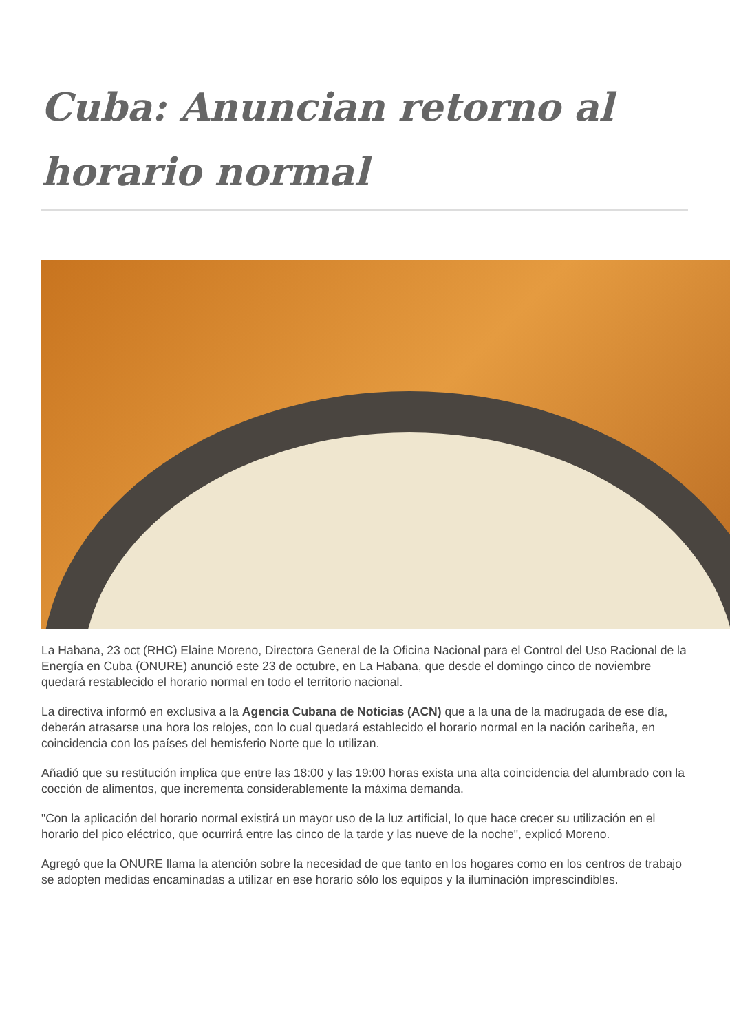Cuba: Anuncian retorno al horario normal
La Habana, 23 oct (RHC) Elaine Moreno, Directora General de la Oficina Nacional para el Control del Uso Racional de la Energía en Cuba (ONURE) anunció este 23 de octubre, en La Habana, que desde el domingo cinco de noviembre quedará restablecido el horario normal en todo el territorio nacional.
La directiva informó en exclusiva a la Agencia Cubana de Noticias (ACN) que a la una de la madrugada de ese día, deberán atrasarse una hora los relojes, con lo cual quedará establecido el horario normal en la nación caribeña, en coincidencia con los países del hemisferio Norte que lo utilizan.
Añadió que su restitución implica que entre las 18:00 y las 19:00 horas exista una alta coincidencia del alumbrado con la cocción de alimentos, que incrementa considerablemente la máxima demanda.
"Con la aplicación del horario normal existirá un mayor uso de la luz artificial, lo que hace crecer su utilización en el horario del pico eléctrico, que ocurrirá entre las cinco de la tarde y las nueve de la noche", explicó Moreno.
Agregó que la ONURE llama la atención sobre la necesidad de que tanto en los hogares como en los centros de trabajo se adopten medidas encaminadas a utilizar en ese horario sólo los equipos y la iluminación imprescindibles.